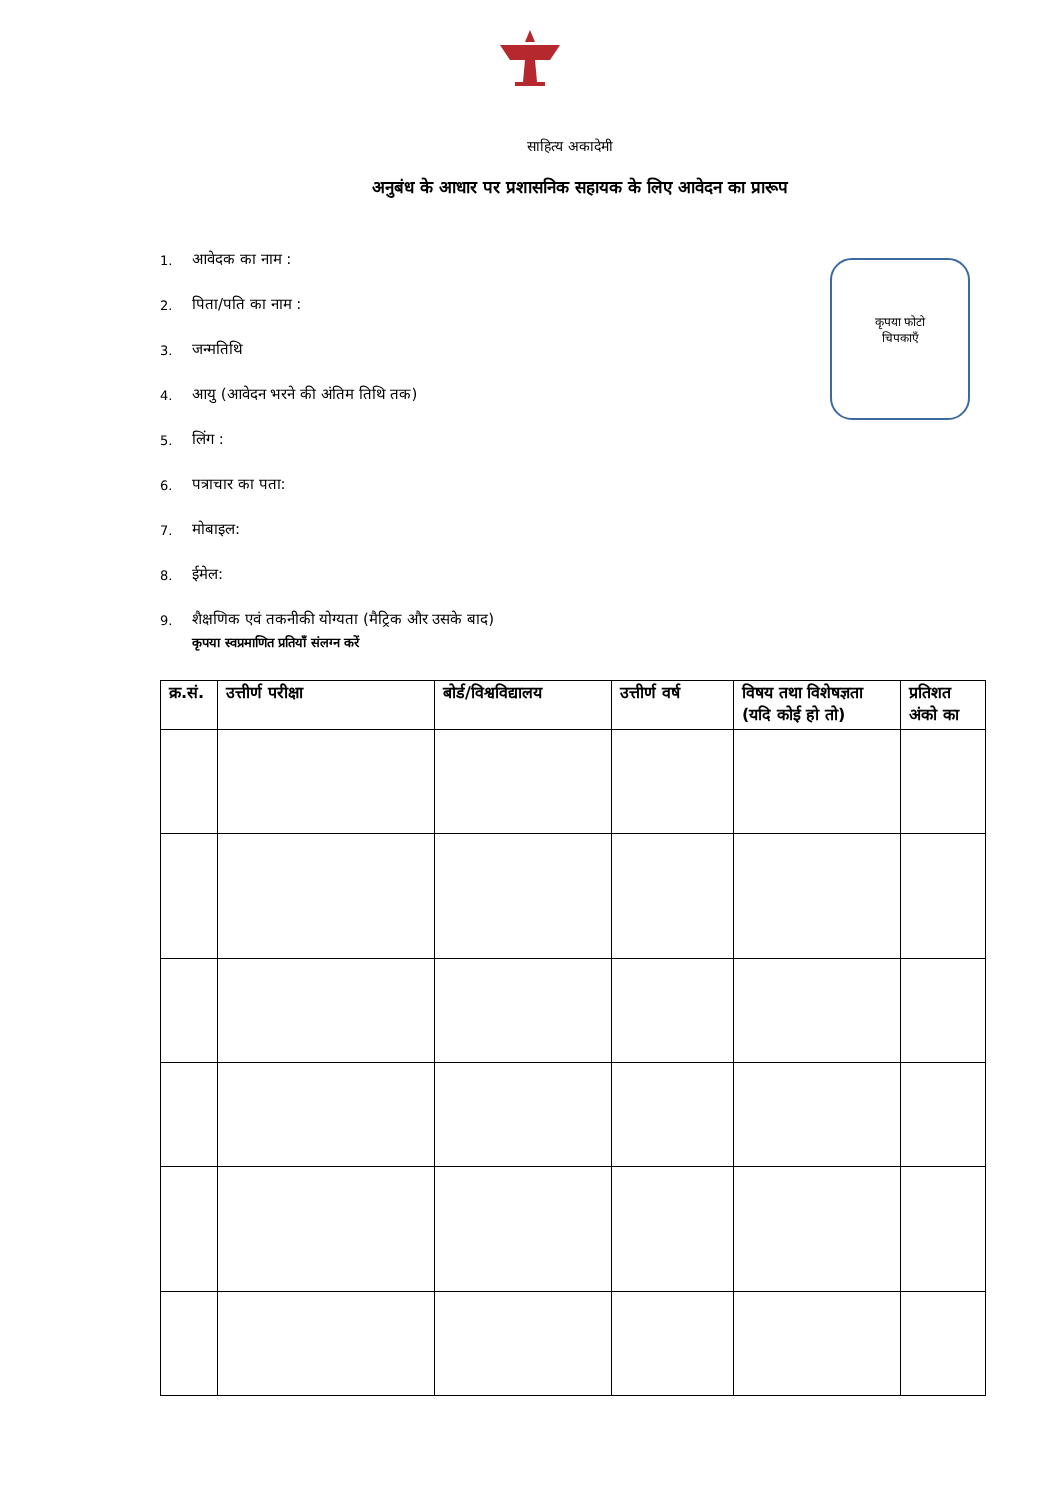साहित्य अकादेमी
अनुबंध के आधार पर प्रशासनिक सहायक के लिए आवेदन का प्रारूप
1. आवेदक का नाम :
2. पिता/पति का नाम :
3. जन्मतिथि
4. आयु (आवेदन भरने की अंतिम तिथि तक)
5. लिंग :
6. पत्राचार का पता:
7. मोबाइल:
8. ईमेल:
9. शैक्षणिक एवं तकनीकी योग्यता (मैट्रिक और उसके बाद)
कृपया स्वप्रमाणित प्रतियाँ संलग्न करें
कृपया फोटो
चिपकाएँ
| क्र.सं. | उत्तीर्ण परीक्षा | बोर्ड/विश्वविद्यालय | उत्तीर्ण वर्ष | विषय तथा विशेषज्ञता (यदि कोई हो तो) | प्रतिशत अंको का |
| --- | --- | --- | --- | --- | --- |